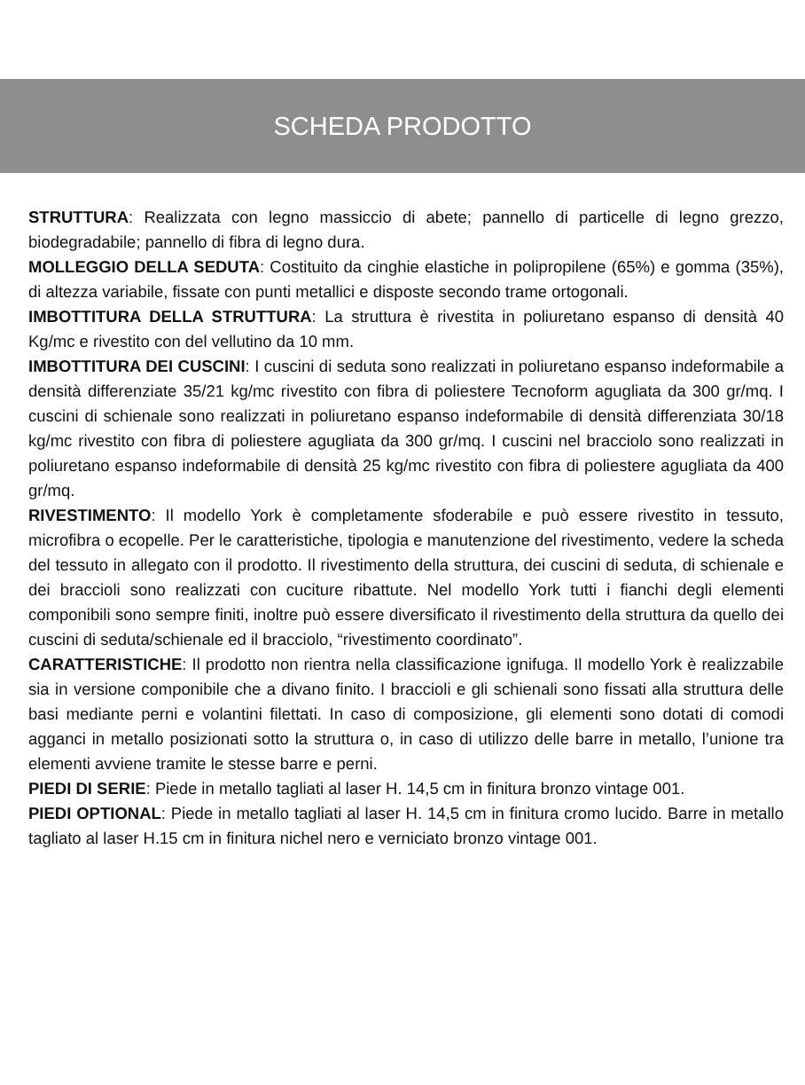SCHEDA PRODOTTO
STRUTTURA: Realizzata con legno massiccio di abete; pannello di particelle di legno grezzo, biodegradabile; pannello di fibra di legno dura.
MOLLEGGIO DELLA SEDUTA: Costituito da cinghie elastiche in polipropilene (65%) e gomma (35%), di altezza variabile, fissate con punti metallici e disposte secondo trame ortogonali.
IMBOTTITURA DELLA STRUTTURA: La struttura è rivestita in poliuretano espanso di densità 40 Kg/mc e rivestito con del vellutino da 10 mm.
IMBOTTITURA DEI CUSCINI: I cuscini di seduta sono realizzati in poliuretano espanso indeformabile a densità differenziate 35/21 kg/mc rivestito con fibra di poliestere Tecnoform agugliata da 300 gr/mq. I cuscini di schienale sono realizzati in poliuretano espanso indeformabile di densità differenziata 30/18 kg/mc rivestito con fibra di poliestere agugliata da 300 gr/mq. I cuscini nel bracciolo sono realizzati in poliuretano espanso indeformabile di densità 25 kg/mc rivestito con fibra di poliestere agugliata da 400 gr/mq.
RIVESTIMENTO: Il modello York è completamente sfoderabile e può essere rivestito in tessuto, microfibra o ecopelle. Per le caratteristiche, tipologia e manutenzione del rivestimento, vedere la scheda del tessuto in allegato con il prodotto. Il rivestimento della struttura, dei cuscini di seduta, di schienale e dei braccioli sono realizzati con cuciture ribattute. Nel modello York tutti i fianchi degli elementi componibili sono sempre finiti, inoltre può essere diversificato il rivestimento della struttura da quello dei cuscini di seduta/schienale ed il bracciolo, “rivestimento coordinato”.
CARATTERISTICHE: Il prodotto non rientra nella classificazione ignifuga. Il modello York è realizzabile sia in versione componibile che a divano finito. I braccioli e gli schienali sono fissati alla struttura delle basi mediante perni e volantini filettati. In caso di composizione, gli elementi sono dotati di comodi agganci in metallo posizionati sotto la struttura o, in caso di utilizzo delle barre in metallo, l’unione tra elementi avviene tramite le stesse barre e perni.
PIEDI DI SERIE: Piede in metallo tagliati al laser H. 14,5 cm in finitura bronzo vintage 001.
PIEDI OPTIONAL: Piede in metallo tagliati al laser H. 14,5 cm in finitura cromo lucido. Barre in metallo tagliato al laser H.15 cm in finitura nichel nero e verniciato bronzo vintage 001.